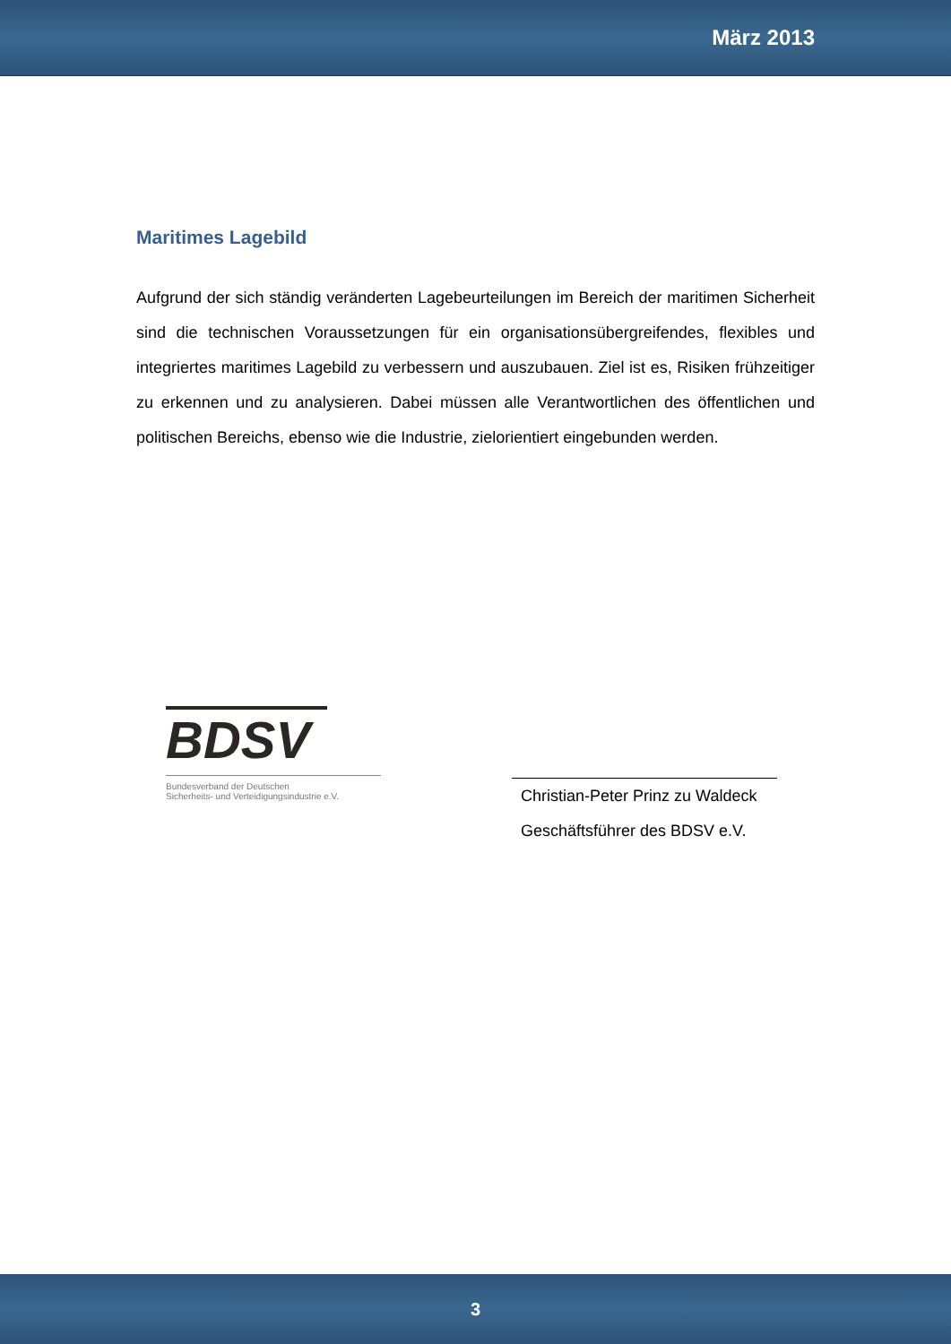März 2013
Maritimes Lagebild
Aufgrund der sich ständig veränderten Lagebeurteilungen im Bereich der maritimen Sicherheit sind die technischen Voraussetzungen für ein organisationsübergreifendes, flexibles und integriertes maritimes Lagebild zu verbessern und auszubauen. Ziel ist es, Risiken frühzeitiger zu erkennen und zu analysieren. Dabei müssen alle Verantwortlichen des öffentlichen und politischen Bereichs, ebenso wie die Industrie, zielorientiert eingebunden werden.
BDSV
Bundesverband der Deutschen
Sicherheits- und Verteidigungsindustrie e.V.
Christian-Peter Prinz zu Waldeck
Geschäftsführer des BDSV e.V.
3